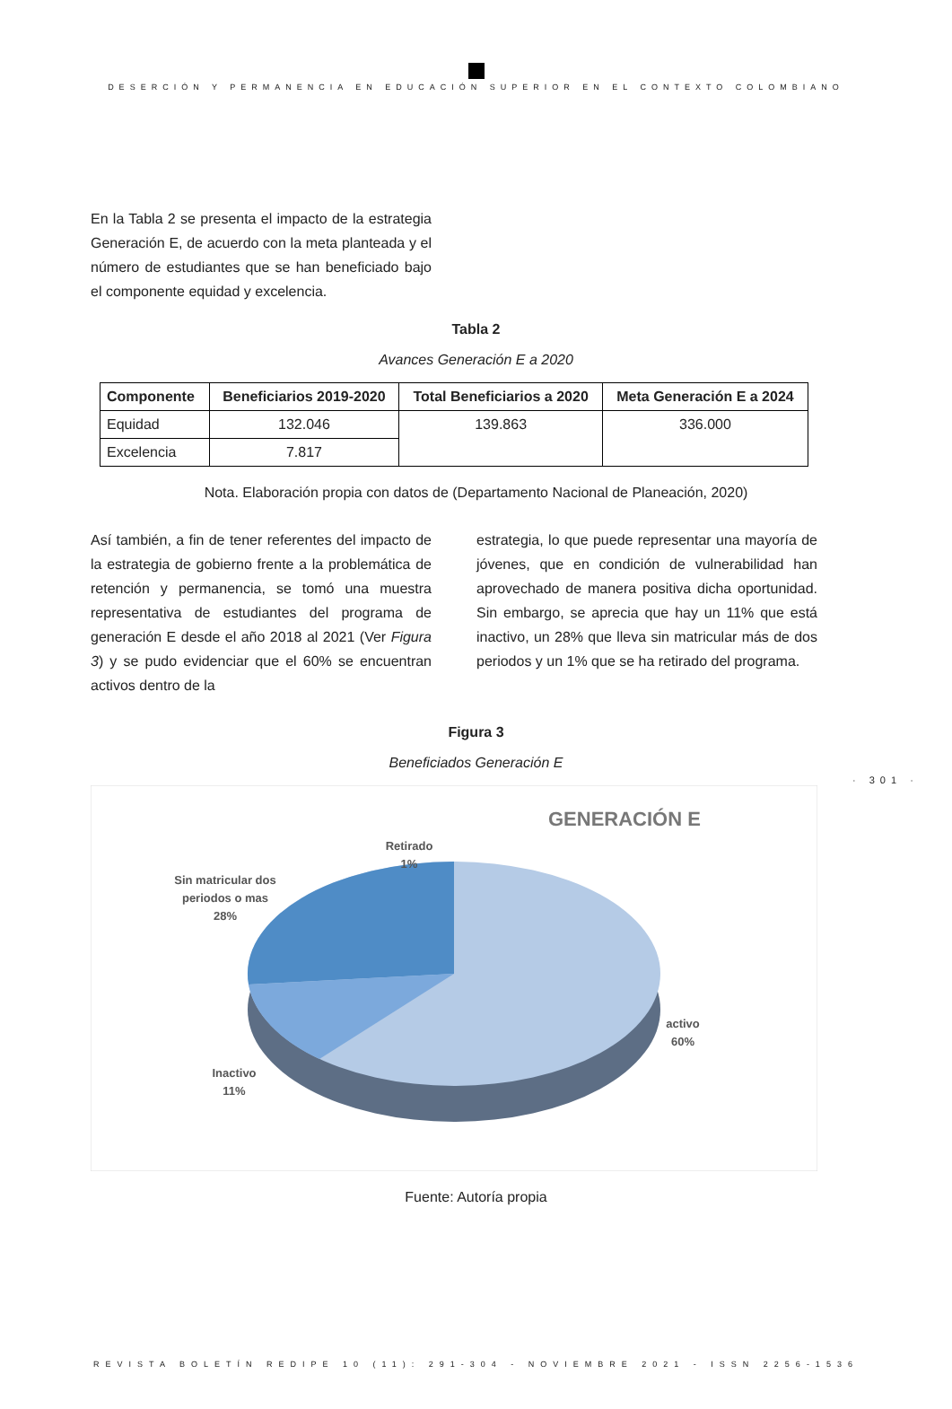DESERCIÓN Y PERMANENCIA EN EDUCACIÓN SUPERIOR EN EL CONTEXTO COLOMBIANO
En la Tabla 2 se presenta el impacto de la estrategia Generación E, de acuerdo con la meta planteada y el número de estudiantes que se han beneficiado bajo el componente equidad y excelencia.
Tabla 2
Avances Generación E a 2020
| Componente | Beneficiarios 2019-2020 | Total Beneficiarios a 2020 | Meta Generación E a 2024 |
| --- | --- | --- | --- |
| Equidad | 132.046 | 139.863 | 336.000 |
| Excelencia | 7.817 | | |
Nota. Elaboración propia con datos de (Departamento Nacional de Planeación, 2020)
Así también, a fin de tener referentes del impacto de la estrategia de gobierno frente a la problemática de retención y permanencia, se tomó una muestra representativa de estudiantes del programa de generación E desde el año 2018 al 2021 (Ver Figura 3) y se pudo evidenciar que el 60% se encuentran activos dentro de la
estrategia, lo que puede representar una mayoría de jóvenes, que en condición de vulnerabilidad han aprovechado de manera positiva dicha oportunidad. Sin embargo, se aprecia que hay un 11% que está inactivo, un 28% que lleva sin matricular más de dos periodos y un 1% que se ha retirado del programa.
· 301 ·
Figura 3
Beneficiados Generación E
GENERACIÓN E
Retirado
1%
Sin matricular dos
periodos o mas
28%
activo
60%
Inactivo
11%
Fuente: Autoría propia
REVISTA BOLETÍN REDIPE 10 (11): 291-304 - NOVIEMBRE 2021 - ISSN 2256-1536